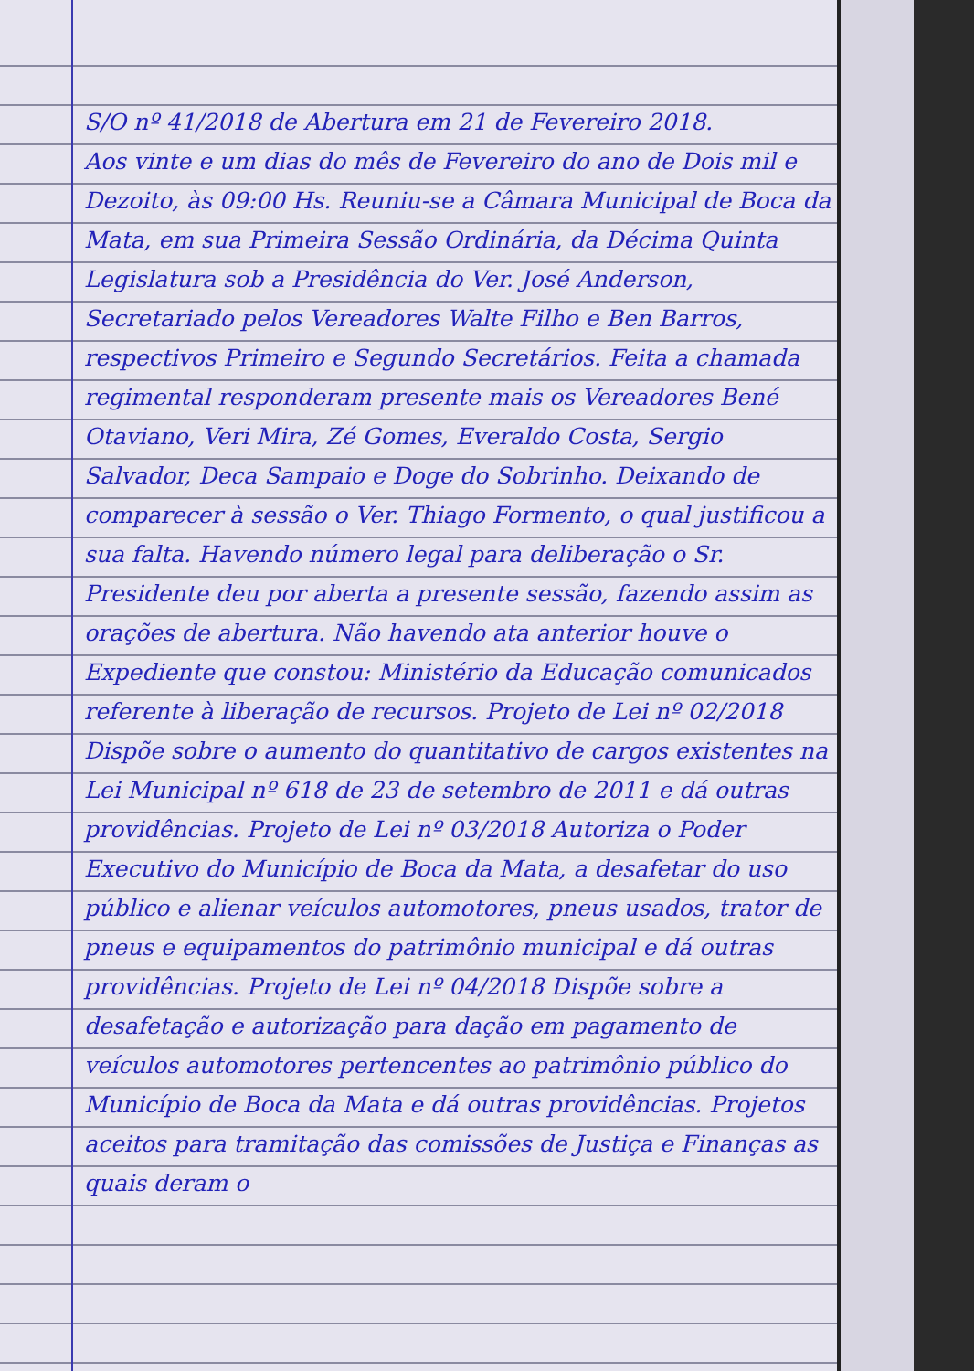S/O nº 41/2018 de Abertura em 21 de Fevereiro 2018.
Aos vinte e um dias do mês de Fevereiro do ano de Dois mil e Dezoito, às 09:00 Hs. Reuniu-se a Câmara Municipal de Boca da Mata, em sua Primeira Sessão Ordinária, da Décima Quinta Legislatura sob a Presidência do Ver. José Anderson, Secretariado pelos Vereadores Walte Filho e Ben Barros, respectivos Primeiro e Segundo Secretários. Feita a chamada regimental responderam presente mais os Vereadores Bené Otaviano, Veri Mira, Zé Gomes, Everaldo Costa, Sergio Salvador, Deca Sampaio e Doge do Sobrinho. Deixando de comparecer à sessão o Ver. Thiago Formento, o qual justificou a sua falta. Havendo número legal para deliberação o Sr. Presidente deu por aberta a presente sessão, fazendo assim as orações de abertura. Não havendo ata anterior houve o Expediente que constou: Ministério da Educação comunicados referente à liberação de recursos. Projeto de Lei nº 02/2018 Dispõe sobre o aumento do quantitativo de cargos existentes na Lei Municipal nº 618 de 23 de setembro de 2011 e dá outras providências. Projeto de Lei nº 03/2018 Autoriza o Poder Executivo do Município de Boca da Mata, a desafetar do uso público e alienar veículos automotores, pneus usados, trator de pneus e equipamentos do patrimônio municipal e dá outras providências. Projeto de Lei nº 04/2018 Dispõe sobre a desafetação e autorização para dação em pagamento de veículos automotores pertencentes ao patrimônio público do Município de Boca da Mata e dá outras providências. Projetos aceitos para tramitação das comissões de Justiça e Finanças as quais deram o